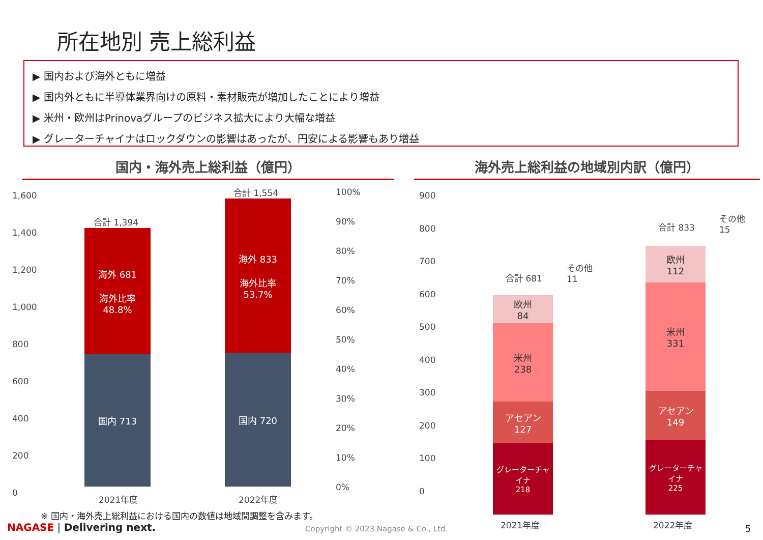所在地別 売上総利益
▶ 国内および海外ともに増益
▶ 国内外ともに半導体業界向けの原料・素材販売が増加したことにより増益
▶ 米州・欧州はPrinovaグループのビジネス拡大により大幅な増益
▶ グレーターチャイナはロックダウンの影響はあったが、円安による影響もあり増益
国内・海外売上総利益（億円）
1,600
1,400
1,200
1,000
800
600
400
200
0
合計 1,394
海外 681
海外比率
48.8%
国内 713
合計 1,554
海外 833
海外比率
53.7%
国内 720
100%
90%
80%
70%
60%
50%
40%
30%
20%
10%
0%
2021年度 2022年度
海外売上総利益の地域別内訳（億円）
900
800
700
600
500
400
300
200
100
0
合計 681
その他
11
欧州
84
米州
238
アセアン
127
グレーターチャイナ
218
合計 833
その他
15
欧州
112
米州
331
アセアン
149
グレーターチャイナ
225
2021年度 2022年度
※ 国内・海外売上総利益における国内の数値は地域間調整を含みます。
NAGASE | Delivering next.
Copyright © 2023 Nagase & Co., Ltd.
5